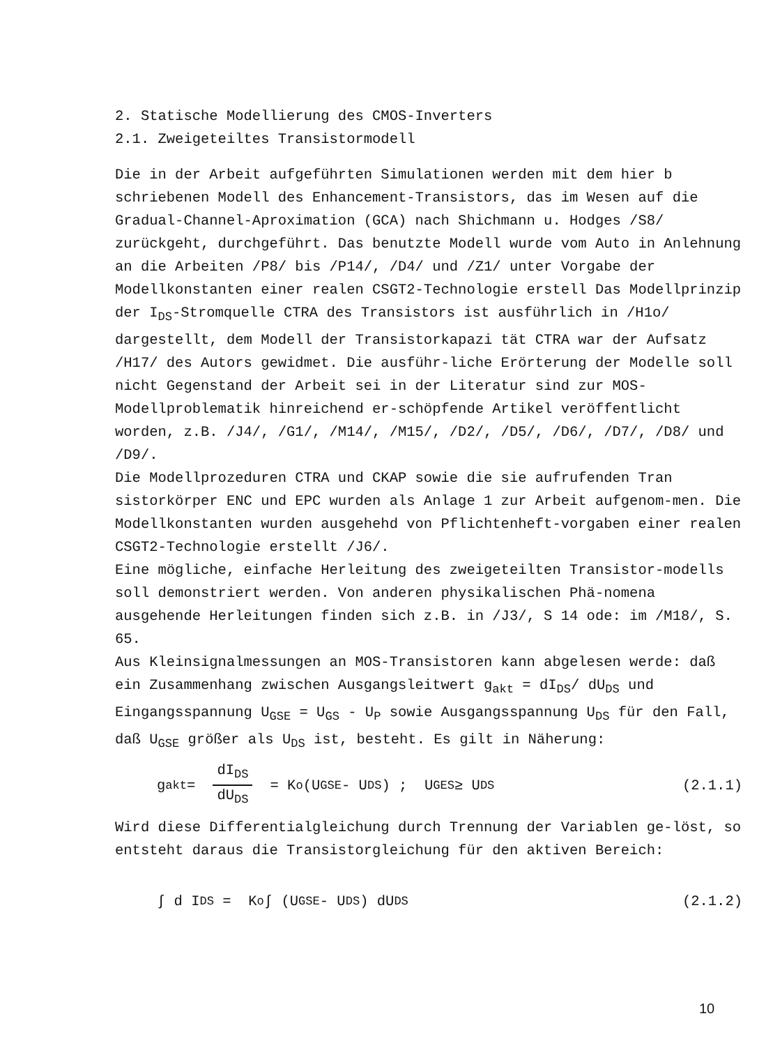2. Statische Modellierung des CMOS-Inverters
2.1. Zweigeteiltes Transistormodell
Die in der Arbeit aufgeführten Simulationen werden mit dem hier b schriebenen Modell des Enhancement-Transistors, das im Wesen auf die Gradual-Channel-Aproximation (GCA) nach Shichmann u. Hodges /S8/ zurückgeht, durchgeführt. Das benutzte Modell wurde vom Auto in Anlehnung an die Arbeiten /P8/ bis /P14/, /D4/ und /Z1/ unter Vorgabe der Modellkonstanten einer realen CSGT2-Technologie erstell Das Modellprinzip der I<sub>DS</sub>-Stromquelle CTRA des Transistors ist ausführlich in /H1o/ dargestellt, dem Modell der Transistorkapazi tät CTRA war der Aufsatz /H17/ des Autors gewidmet. Die ausführ-liche Erörterung der Modelle soll nicht Gegenstand der Arbeit sei in der Literatur sind zur MOS-Modellproblematik hinreichend er-schöpfende Artikel veröffentlicht worden, z.B. /J4/, /G1/, /M14/, /M15/, /D2/, /D5/, /D6/, /D7/, /D8/ und /D9/.
Die Modellprozeduren CTRA und CKAP sowie die sie aufrufenden Tran sistorkörper ENC und EPC wurden als Anlage 1 zur Arbeit aufgenom-men. Die Modellkonstanten wurden ausgehehd von Pflichtenheft-vorgaben einer realen CSGT2-Technologie erstellt /J6/.
Eine mögliche, einfache Herleitung des zweigeteilten Transistor-modells soll demonstriert werden. Von anderen physikalischen Phä-nomena ausgehende Herleitungen finden sich z.B. in /J3/, S 14 ode: im /M18/, S. 65.
Aus Kleinsignalmessungen an MOS-Transistoren kann abgelesen werde: daß ein Zusammenhang zwischen Ausgangsleitwert g<sub>akt</sub> = dI<sub>DS</sub>/ dU<sub>DS</sub> und Eingangsspannung U<sub>GSE</sub> = U<sub>GS</sub> - U<sub>P</sub> sowie Ausgangsspannung U<sub>DS</sub> für den Fall, daß U<sub>GSE</sub> größer als U<sub>DS</sub> ist, besteht. Es gilt in Näherung:
g<sub>akt</sub> = dI<sub>DS</sub> dU<sub>DS</sub> = K<sub>o</sub> (U<sub>GSE</sub> - U<sub>DS</sub>) ; U<sub>GES</sub> ≥ U<sub>DS</sub> (2.1.1)
Wird diese Differentialgleichung durch Trennung der Variablen ge-löst, so entsteht daraus die Transistorgleichung für den aktiven Bereich:
∫ d I<sub>DS</sub> = K<sub>o</sub> ∫ (U<sub>GSE</sub> - U<sub>DS</sub>) dU<sub>DS</sub> (2.1.2)
10